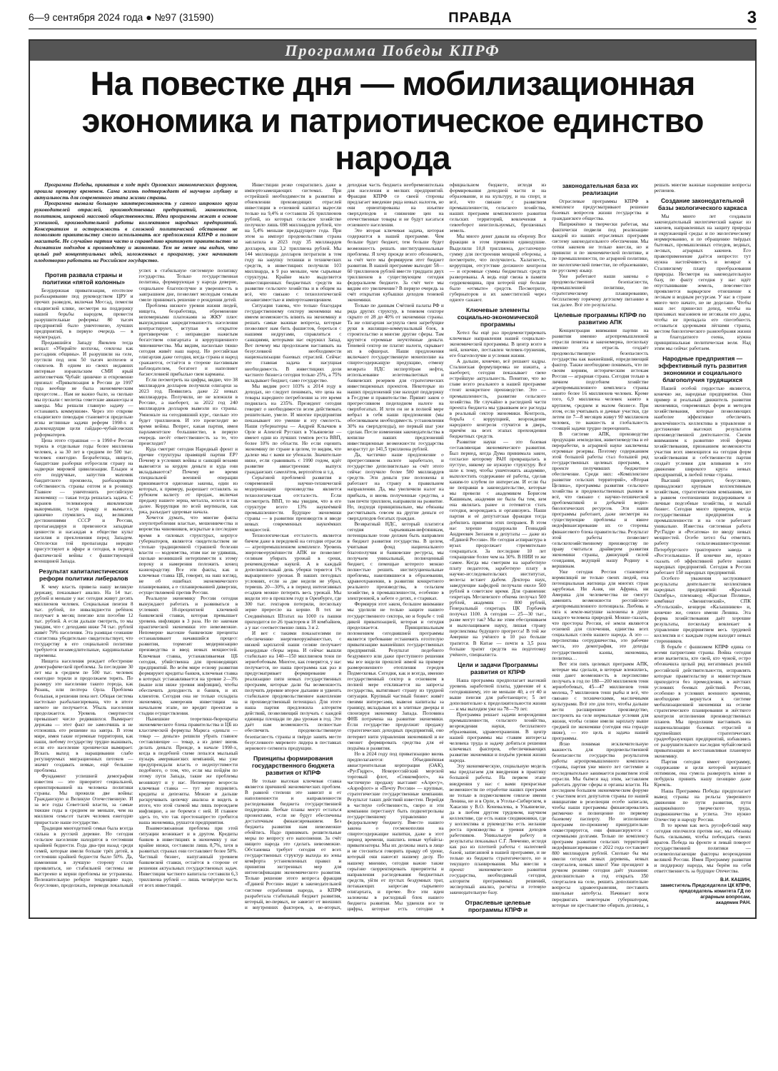6—9 сентября 2024 года ● №97 (31590) ПРАВДА 3
Программа Победы КПРФ
На повестке дня — мобилизационная экономика и патриотическое единство народа
Программа Победы, принятая в ходе трёх Орловских экономических форумов, прошла проверку временем. Сама жизнь подтверждает её научную глубину и актуальность для современного этапа жизни страны.
Программа вызвала большую заинтересованность у самого широкого круга руководителей отраслей, производственных предприятий, экономистов, политиков, широкой массовой общественности. Идеи программы лежат в основе успешной, производительной работы коллективов народных предприятий. Консерватизм и осторожность в сложной политической обстановке не позволяют правительству смело использовать все предложения КПРФ в полном масштабе. Не случайно партия часто и справедливо критикует правительство за догматизм подходов к производству и экономике. Тем не менее мы видим, что целый ряд концептуальных идей, заложенных в программу, уже начинают плодотворно работать на Российское государство.
Против развала страны и политики «пятой колонны»
Безудержная приватизация, оголтелое разбазаривание под руководством ЦРУ и прочих разведок, включая Моссад, помогли ельцинской клике, несмотря на поддержку нашей борьбы народом, провести разрушительные реформы: 80 тысяч предприятий было уничтожено, лучших предприятий, в первую очередь — в наукоградах.
Продавшийся Западу Яковлев тогда вещал: «Убирайте колхозы, совхозы как рассадник общины». И разрушили на селе, пустили под нож 50 тысяч колхозов и совхозов. В одном из своих недавних интервью израильским СМИ ярый антисоветчик Чубайс цинично и откровенно признал: «Приватизация в России до 1997 года вообще не была экономическим процессом… Нам не важно было, за сколько мы пускали с молотка советские авианосцы и заводы. Мы решали главную задачу — останавить коммунизм». Через это открове ельцинского поводыря становятся предельно ясны истинные задачи реформ 1990-х и далекоидущие цели гайдаро-чубайсовских реформаторов.
Цена этого страшная — в 1990-е Россия теряла в отдельные годы более миллиона человек, а за 30 лет в среднем по 500 тыс. человек ежегодно. Безработица, нищета, бандитские разборки отбросили страну на задворки мировой цивилизации. Ельцин и его подручные, запустив маховик бандитского произвола, разбазаривали собственность страны оптом и в розницу. Главное — уничтожить российскую экономику — такая тогда решалась задача. С экранов телевизоров яковлевские выкормыши, тасуя правду и вымысел, цинично глумились над великими достижениями СССР и России, пропагандируя и превознося западные ценности и насаждая в обществе культ насилия и преклонения перед Западом. Отголоски той пропаганды нередко присутствуют в эфире и сегодня, в период фактической войны с фашиствующей военщиной Запада.
Результат капиталистических реформ политики либералов
К чему власть привела нашу великую державу, показывает анализ. На 14 тыс. рублей и меньше у нас сегодня живут десять миллионов человек. Социальная пенсия 8 тыс. рублей, по инвалидности ребёнок получает в месяц пенсию или пособие 12 тыс. рублей. А если дальше смотреть, то мы увидим, что с доходами ниже 74 тыс. рублей живёт 79% населения. Эта разящая сознание статистика убедительно свидетельствует, что государству в его социальной политике требуются незамедлительные, кардинальные перемены.
Нищета населения рождает обострение демографической проблемы. За последние 30 лет мы в среднем по 500 тыс. человек ежегодно теряли и продолжаем терять. По размеру это население такого города, как Рязань, или полтора Орла. Проблема большая, и решения пока нет. Общая система настолько разбалансирована, что в итоге ничего не получается. Убыль населения продолжается. Уровень смертности превышает число родившихся. Вымирает держава — этот факт не замолчишь и не отложишь его решение на завтра. В этом мире, имея такие огромные территории, как наши, любому государству трудно выживать, если его население хронически вымирает. Искать выход в наращивании слабо регулируемых миграционных потоков — значит создавать новые, ещё большие проблемы.
Фундамент успешной демографии известен — это приоритет социальной, ориентированной на человека политики страны. Мы прожили две войны: Гражданскую и Великую Отечественную. И за все годы Советской власти, за самые тяжкие годы в среднем не меньше, чем на миллион семьсот тысяч человек ежегодно прирастало наше государство.
Традиция многодетной семьи была всегда сильна в русской деревне. Но сегодня сельское население находится в состоянии крайней бедности. Года два-три назад среди семей, которые имели больше трёх детей, в состоянии крайней бедности было 50%. Да, изменения в лучшую сторону стали проявляться, но стабильной системы не выстроено и корни проблемы не устранены. Положительную робкую тенденцию надо, безусловно, продолжать, переводя локальный успех в стабильную системную политику государства. Только государственная политика, формирующая у народа доверие, социальное благополучие и уверенность в завтрашнем дне, позволяет молодым семьям смело принимать решение о рождении детей.
Проблема низкого уровня жизни людей, нищета, безработица, обременение непомерными платежами за ЖКУ плюс вынужденная закредитованность населения контрастируют, вступая в открытое противоречие с неправедно нажитым богатством олигархата и коррупционного чиновничества. Мы видим, насколько тяжко сегодня живёт наш народ. Но российская олигархия даже сегодня, когда страна и народ сражаются, остаётся в стороне пассивным наблюдателем, богатеет и наполняет баснословной прибылью свои карманы.
Если посмотреть на цифры, видно, что 38 миллиардов долларов получили олигархи за 2023 год. Появились даже 22 новых миллиардера. Получили, но не вложили в Россию, а наоборот, за 2022 год 240 миллиардов долларов вывезли из страны. Умножьте на сегодняшний курс, сколько это будет триллионов. И это происходит во время войны. Вопрос, какая партия, имея парламентское большинство, в первую очередь несёт ответственность за то, что происходит?
Куда смотрят сегодня Народный фронт и прочие структуры правящей партии ЕР? Почему в условиях войны и санкций возами вывозятся за кордон деньги и куда они вкладываются? Почему во время специальной военной операции принимаются одиозные законы, один из которых, к примеру, разрешает оставлять за рубежом валюту от продаж, включая продажу нашего зерна, металла, золота и так далее. Коррупция по всей вертикали, как ржа, разъедает здоровые начала.
Хочется думать, что многие факты злоупотребления властью, мошенничества и воровства чиновников, вскрытые в последнее время в силовых структурах, корпусе губернаторов, являются свидетельством не столько традиционной страшной болезни власти — мздоимства, этим нас не удивишь, сколько возникшей нетерпимости к этому пороку и намерения положить конец казнокрадству. Все эти факты, как и ключевая ставка ЦБ, говорят, на наш взгляд, не об ошибках экономического планирования, а о спланированной диверсии, осуществляемой против России.
Реальную экономику России сегодня вынуждают работать и развиваться в условиях 18-процентной ключевой банковской ставки, которая превышает уровень инфляции в 3 раза. Но по законам практической экономики это невозможно. Непомерно высокие банковские проценты останавливают начавшийся процесс развития, тормозят модернизацию производства и ввод новых мощностей. Ключевая ставка, устанавливаемая ЦБ сегодня, убийственна для производящих предприятий. Во всём мире основу развития формируют кредиты банков, ключевая ставка в которых устанавливается на уровне 2—3% (выше или ниже уровня инфляции), чтобы обеспечить доходность и банков, и их клиентов. Сегодня она не только охладила экономику, заморозив инвестиции на начальном этапе, но вредит проектам в стадии осуществления.
Нынешние теоретики-бюрократы экономического блока правительства и ЦБ из классической формулы Маркса «деньги — товар — деньги» решили убрать главное составляющее — товар, а из денег вновь делать деньги. Прежде, в начале 1990-х, когда в подобной схеме лопался мыльный пузырь американских компаний, мы уже предупреждали власть о недопустимости подобного, о том, что, если мы пойдём по этому пути Запада, такие же проблемы возникнут и у нас. Непомерно возросла ключевая ставка — тут же поднялись кредиты и депозиты. Можно и дальше раскручивать цепочку анализа и видеть в итоге, что этой схемой мы лишь порождаем инфляцию, а не боремся с ней. И главное здесь то, что так простонапросто гробится наша экономика, рушатся предприятия.
Взаимосвязанная проблема при этой ситуации возникает и в другом. Кредиты банков в инвестициях в экономику у нас крайне низки, составили лишь 8,7%, хотя в развитых странах они составляют более 50%. Частный бизнес, напуганный уровнем банковской ставки, остаётся в стороне от решения актуальных государственных задач. Инвестиции частного капитала составили 6,3 триллиона рублей — лишь четвёртую часть от всех инвестиций.
Инвестиции резко сократились даже в импортозамещающих системах. При острейшей необходимости в развитии и обновлении производящих отраслей инвестиции в основной капитал выросли только на 9,4% и составили 26 триллионов рублей, из которых сельское хозяйство получило лишь 698 миллиардов рублей, что на 5,4% меньше предыдущего года. При этом за импорт продовольствия страна заплатила в 2023 году 35 миллиардов долларов, или 3,2 триллиона рублей. Мы 144 миллиарда долларов потратили в том году на закупку техники и технических средств, в инвестициях получили 103 миллиарда, в 9 раз меньше, чем сырьевые структуры. Крайне мало выделяется инвестиционных бюджетных средств на развитие сельского хозяйства и в общем на всё, что связано с технологической независимостью и импортозамещением.
Ситуация такова, что только благодаря государственному сектору экономики мы имеем возможность влиять на экономику и решать самые важные вопросы, которые позволяют нам бить фашистов, бороться с нашими недругами, справляться с санкциями, которыми нас окружил Запад. Вот почему мы продолжаем настаивать на безусловной необходимости национализации базовых отраслей. Сейчас это главная задача и насущная необходимость. В инвестициях доля частного бизнеса сегодня только 25%, а 75% вкладывает бюджет, само государство.
Мы видим рост 103% к 2014 году в доходах, но следует понимать, что цена на товары народного потребления за это время поднялась на 235%. Президент сегодня говорит о необходимости всем действовать решительно, умело. И многие предприятия показывают это умение и эту смелость. Наши губернаторы — Андрей Клычков в Орле и Алексей Русских в Ульяновске — имеют одни из лучших темпов роста ВВП, более 10% по области. Но если оценить экономику по стране в целом, то видим, что далеко мы с вами не убежали. Значительно ниже, если сравнивать с 1990 годом, идёт развитие авиастроения: выпуск гражданских самолётов, вертолётов и т.д.
Серьёзной проблемой развития и современной научно-технической модернизации производства является технологическая отсталость. Если посмотреть ВВП, то мы увидим, что в его структуре всего 13% наукоёмкой промышленности. Будущее экономики страны — в развитии производств и вводе новых современных наукоёмких мощностей.
Технологическая отсталость является бичом даже в передовой на сегодня отрасли — агропромышленном комплексе. Уровень энерговооружённости АПК не позволяет селянам убирать урожай в сроки, рекомендуемые наукой. А в каждый дополнительный день уборки теряется 1% выращенного урожая. В наших погодных условиях, если за две недели не убрал, теряешь 20—30%, а в период интенсивных осадков можно потерять весь урожай. Мы видели это в прошлом году в Оренбурге, где 300 тыс. гектаров потеряли, поскольку зерно проросло на корню. В тех же Соединённых Штатах на 1000 га пашни приходится по 26 тракторов и 18 комбайнов, а у нас соответственно лишь 3 и 2.
И вот с такими показателями по обеспечению энерговооружённостью, с низкой зарплатой наши селяне получают рекордные сборы зерна. И сейчас вышли стабильно на 140—150 миллионов тонн по зернобобовым. Многое, как говорится, у нас получается, но наша программа как раз и предусматривает формирование и реализацию пяти новых государственных программ, которые дали бы возможность получить деревне второе дыхание и удвоить стабильное продовольственное накопление и производственный потенциал. Для этого наша партия предложила алгоритм действий, позволяющий получать с каждой единицы площади по два урожая в год. Это даёт нам возможность полностью обеспечить продовольственную безопасность страны и твёрдо занять место безусловного мирового лидера в поставках зернового сегмента продукции.
Принципы формирования государственного бюджета развития от КПРФ
Не только высокая ключевая ставка является причиной экономических проблем. В равной степени это зависит и от наполненности и направленности расходования бюджета государственной поддержки. Любые планы могут остаться прожектами, если не будут обеспечены достаточным финансированием. Без бюджета развития нам невозможно обойтись. Надо принимать решительные меры по вопросу его наполнения. За счёт нищего народа это сделать невозможно. Обстановка требует сегодня от всех государственных структур выхода из зоны комфорта установленных правил и принятия экстренных мер для интенсификации экономического развития. Только решение этого вопроса фракция «Единой России» видит в законодательной системе ограбления народа, а КПРФ разработала стабильный бюджет развития, который, во-первых, не зависит от внешних и внутренних факторов, а, во-вторых, доходная часть бюджета необременительна для населения и мелких предприятий. Фракция КПРФ со своей стороны предлагает введение ряда новых налогов, но они ориентированы на изъятие сверхдоходов и снижение цен на отечественные товары и не будут касаться основного населения.
Это вторая ключевая задача, которая содержится в нашей программе. Чем больше будет бюджет, тем больше будет возможность решать институциональные проблемы. Я хочу прежде всего обозначить, за счёт чего мы формируем этот бюджет развития. В нашей программе выходит 58—60 триллионов рублей вместо тридцати двух триллионов в существующем сегодня федеральном бюджете. За счёт чего мы видим его увеличение? В первую очередь за счёт открытия кубышки доходов теневой экономики.
Только по данным Счётной палаты РФ и ряда других структур, в теневом секторе скрыто от 28 до 40% от экономики страны. Та же олигархия засунула свои загребущие руки в жилищно-коммунальный блок, в строительство и многие другие сферы. Там крутятся огромные неучтённые деньги. Теневой сектор не платит налоги, скрывает их в офшорах. Наши предложения включают государственную монополию на спиртосодержащую продукцию, отмену возврата НДС экспортёрам нефти, использование золотовалютных и банковских резервов для стратегических инвестиционных проектов. Некоторые из наших предложений уже находят поддержку в Госдуме и правительстве. Принят закон о прогрессивном подоходном налоге на сверхбогатых. И хотя он не в полной мере вобрал в себя наши предложения (мы обосновываем необходимость установления 30% на сверхдоходы), но первый шаг уже сделан. После изменения законодательства в копилке наших предложений инвестиционные возможности государства возрастут до 141,5 триллиона рублей.
Да, частично наше предложение о прогрессивном налоге заработало, и государство дополнительно за счёт этого сейчас получило более 500 миллиардов средств. Эти деньги уже положены и работают на страну в правильном направлении. Да, мы увеличили налог на прибыль, и вновь полученные средства, а там почти триллион, направили на развитие. Но, подходя принципиально, мы обязаны рассчитывать совсем на другие деньги от сверхдоходов богатых граждан.
Возвратный НДС, который платится сегодня сырьевикам-нефтяникам, потенциально тоже должен быть направлен в бюджет развития государства. В целом, учитывая фонд национального благополучия и банковские ресурсы, мы получаем уникальный, полноценный бюджет, с помощью которого можно полностью решить институциональные проблемы, накопившиеся в образовании, здравоохранении, в развитии конкретного реального производства, в сельском хозяйстве, в промышленности, особенно в электронной, в заботе о детях, о стариках.
Формируя этот закон, большое внимание мы уделили не только защите нашего государственного сектора, но и борьбе с той дикой приватизацией, которая и сегодня продолжается. Принципиальным положением сегодняшней программы является требование остановить оголтелую приватизацию важнейших государственных предприятий. Результат подобного бездумного или даже преступного решения мы все видели прошлой зимой на примере размороженного отопления городов Подмосковья. Сегодня, как и всегда, именно государственный сектор в основном в полной мере откликается на запросы государства, вытягивает страну из трудной ситуации. Крупный частный бизнес живёт своими интересами, вывозя капиталы за границу, вкладывая их в элитные дворцы и спонсируя экономику Запада. Половина ФНБ потрачена на развитие экономики. Если государство продолжит продажу стратегических доходных предприятий, оно потеряет нити управления экономикой и не сможет формировать средства для её подъёма и развития.
Но в 2024 году под приватизацию вновь предполагаются: Объединённая авиастроительная корпорация (ОАК), «РусГидро», Новороссийский морской торговый флот, «Совкомфлот», на частичную продажу выставят «Алросу», «Аэрофлот» и «Почту России» — крупные, стратегические государственные компании. Результат таких действий известен. Перейдя в частную собственность, скоро и эти компании перестанут быть подконтрольны государственному управлению и федеральному бюджету. Вместо нашего закона о госмонополии на спиртосодержащие напитки, даже в этот период времени, нашлись новые чубайсы-приватизаторы. Мы их должны знать в лицо и не стесняться говорить правду об уроне, который они наносят нашему делу. По нашему мнению, сегодня важно также серьёзно скорректировать приоритеты и направления расходования бюджетных средств, уйти от пустых бездумных трат, потакающих запросам сырьевого олигархата, и прочее. Все эти идеи заложены в расходный блок нашего бюджета развития. Мы удвоили все те цифры, которые есть сегодня в официальном бюджете, исходя из формирования доходной части и на образование, и на культуру, и на спорт, и всё, что связано с развитием промышленности, сельского хозяйства, наших программ комплексного развития сельских территорий, вовлечения в севооборот неиспользуемых, брошенных земель.
Мы много денег давали на оборону. Все фракции в этом проявили единодушие. Выделили 10,8 триллиона, достаточную сумму для построения мощной обороны, а посмотрите, что получилось. Халатность, коррупция, отсутствие должного контроля — и огромные суммы бюджетных средств разворованы. А ведь ещё свежа в памяти сердюковщина, при которой ещё больше было «отмыто» средств. Посмотрите, губернаторов и их заместителей через одного сажают.
Ключевые элементы социально-экономической программы
Хотел бы ещё раз продемонстрировать ключевые направления нашей социально-экономической программы. В центр всего в ней, конечно, поставлен человек-труженик, его благополучие и условия жизни.
А дальше, конечно, всё решают кадры. Сталинская формулировка не изжита, а наоборот, сегодня показывает свою острейшую актуальность. Понятно, что во главе всего реального в нашей программе стоит конкретное производство. Это — промышленность, развитие сельского хозяйства. Не случайно в расходной части проекта бюджета мы удваиваем все расходы в реальный сектор экономики. Контроль, борьба с коррупцией, возрождение народного контроля стучится в дверь, причём на всех этапах прохождения бюджетных средств.
Развитие науки — это базовая составляющая экономического развития. Был период, когда Дума принимала закон, согласно которому РАН превращалась в пустую, никому не нужную структуру. Всё шло к тому, чтобы уничтожить академию, выхолостить содержание её работы, сделав каким-то клубом по интересам. И если бы не поправки в законодательство, которые мы провели с академиком Борисом Кашиным, академия не была бы тем, кем она являлась ранее и готовится стать сегодня, возрождаясь и организуясь. Наши партия и её депутатская фракция тогда добились принятия этих поправок. В этом нас хорошо поддержали Геннадий Андреевич Зюганов и депутаты — даже из «Единой России». Но сегодня аспирантура в вузах продолжает стремительно сокращаться. За последние 10 лет сокращение более чем на 30%. В НИИ то же самое. Когда мы смотрим на заработную плату педагогов, заработную плату в научно-исследовательских институтах, волосы встают дыбом. Доктора наук, заведующие кафедрой получали около 500 рублей в советское время. Для сравнения: секретарь Московского обкома получал 500 рублей, академик — 800 рублей, Генеральный секретарь ЦК Горбачёв получал 1100. А сегодня — 25—30 тыс., разве могут так? Мы же этим обесцениваем и выхолащиваем науку, лишая страну перспективы будущего прогресса! В той же Америке на учёного в 10 раз больше тратится. В Китае — почти в 3,5 раза больше тратят средств на подготовку учёного, специалиста.
Цели и задачи Программы развития от КПРФ
Наша программа предполагает высокий уровень заработной платы, удвоение её к сегодняшнему, это не меньше 40, а от 40 и выше пенсия для работающего; 5 лет дополнительно к продолжительности жизни — и мы выходим уже на 78—79 лет.
Программа решает задачи возрождения промышленности, сельского хозяйства, возрождения науки, бесплатного образования, здравоохранения. В центр нашей программы мы ставим интересы человека труда и задачу добиться решения ключевых факторов, обеспечивающих развитие экономики и подъём уровня жизни народа.
Эту экономическую, социальную модель мы предлагаем для внедрения в практику большой работы. На первом этапе внедрения у нас с вами прекрасные возможности по отработке наших программ не только в подмосковном совхозе имени Ленина, но и в Орле, в Усолье-Сибирском, в Хакасии у В.О. Коновалова, в Ульяновске, да в любом другом трудовом, научном коллективе, где есть наши сподвижники, где у коллектива и руководства есть желание роста производства и уровня доходов работников. Уникальную работу и результаты показывал С.Г. Левченко, исходя как раз из плотной работы с налоговой базой, записанной в нашей программе, и не только из бюджета стратегического, но и текущего планирования. Мы внесли в проект экономического развития государства, необходимый сегодня, алгоритм программных решений, экспертный анализ, расчёты и готовую законодательную базу.
Отраслевые целевые программы КПРФ и законодательная база их реализации
Отраслевые программы КПРФ в комплексе предусматривают решение базовых вопросов жизни государства и гражданского общества.
Напряжённо и творчески работая, мы фактически подвели под реализацию каждой из наших отраслевых программ систему законодательного обеспечения. Мы сотни законов не только внесли, но и приняли: и по экономической политике, и по промышленности, по аграрной политике, по экологической повестке, по образованию, по русскому языку.
Уже работают наши законы о продовольственной безопасности, промышленной политике, по стратегическому планированию, бесплатному горячему детскому питанию и так далее. Всё это результаты.
Целевые программы КПРФ по развитию АПК
Концентрация внимания партии на развитии именно агропромышленной отрасли понятна и закономерна, поскольку именно эта отрасль создаёт продовольственную безопасность государства как важнейший, определяющий фактор. Также необходимо понимать, что по своим корням, историческим истокам Россия — аграрная страна. Сегодня только в личном подсобном хозяйстве агропромышленного комплекса страны занято более 16 миллионов человек. Кроме того, 6,9 миллиона человек занято в крупном, среднем и малом бизнесе. При этом, если учитывать и дачные участки, где летом по 7—8 месяцев живут 90 миллионов человек, то важность и глобальность стоящей задачи трудно переоценить.
В системе АПК, производстве продукции земледелия, животноводства и её переработке, в аграрной науке заключены огромные резервы. Поэтому содержанием этой большой работы стал большой ряд государственных целевых программ, в проекте получивших бюджетное обеспечение. Среди них: «Комплексное развитие сельских территорий», «Вторая Целина», программы развития сельского хозяйства и продовольственных рынков и всё, что связано с научно-технической проблематикой и добычей водно-биологических ресурсов. Эти наши программы работают, даже несмотря на существующие проблемы и явное недофинансирование их со стороны финансового блока правительства. Результат этой работы позволяет сельскохозяйственному производству по праву считаться драйвером развития экономики страны, движущей силой созидания, ведущей нашу Родину к вершинам.
Уже сегодня Россия становится кормилицей не только своих людей, она потенциальная житница для многих стран зарубежья. Ни Азия, ни Африка, ни Америка для человечества не смогут заменить возможности российского агропромышленного потенциала. Любовь и тяга к земле-матушке заложены в душе каждого человека природой. Можно сказать, что просторы России, её земля являются основой для сплочения, единства всех социальных слоёв нашего народа. А это — перспектива сотрудничества, это рабочие места, это демография, это доходы государственной казны, экономика, политика…
Вот эти пять целевых программ АПК, которые мы сделали, в которые вложились, они дают возможность в перспективе получать в год по 180—200 миллионов тонн зернобобовых, 45—47 миллионов тонн молока, 7 миллионов тонн рыбы и всё, что связано с техническими, масличными культурами. Всё это для того, чтобы дальше вести расширенное производство, построить на селе нормальные условия для жизни, чтобы селяне имели зарплату выше средней по экономике (сегодня она гораздо ниже), — это цель и задача нашей программы.
Ясно понимая исключительную важность для продовольственной безопасности государства результатов работы агропромышленного комплекса страны, партия уже много лет системно и последовательно занимается развитием этой отрасли. Мы бьёмся над этим, заставляем работать другие сферы и органы власти. На последнем большом экономическом форуме с участием всех депутатов страны по нашей инициативе в резолюции особо записали, чтобы наши программы финансировались ритмично и полноценно по первому базовому паспорту. Но исполнение программ по-прежнему принудительно секвестрируется, они финансируются с огромными долгами. Только по комплексу программ развития сельских территорий недофинансирование с 2022 года составляет 800 миллиардов рублей. Сколько бы мы имели сегодня новых деревень, новых спортзалов, новых школ! Уже президент в ручном режиме сегодня даёт указания: дополнительно в год открыть 350 спортзалов на селе, решить дополнительно вопросы здравоохранения, поставить школьные автобусы. Начинает ноги передвигать некоторым губернаторам, которые не крестьянство обирать должны, а решать многие важные назревшие вопросы регионов.
Создание законодательной базы экологического каркаса
Мы много лет создавали законодательный экологический каркас из законов, направленных на защиту природы и окружающей среды: и по экологическому нормированию, и по обращению твёрдых бытовых, промышленных отходов, водных, лесных, аграрных законов. Его правоприменение даётся непросто: тут нужна настойчивость и возврат к Сталинскому плану преобразования природы. Несмотря на законодательную базу, по факту сегодня у нас идёт опустынивание земель, повсеместно проявляется варварское отношение к лесным и водным ресурсам. У нас в стране много чего начато, но не доделано. Чтобы наш лес приносил доход, чтобы на прилавках магазинов не иссякали его дары, чтобы не пропадала его способность оставаться здоровыми лёгкими страны, местом биологического разнообразия жизни и благодатного озона, нужна принципиальная политическая воля. Над этим мы сейчас работаем.
Народные предприятия — эффективный путь развития экономики и социального благополучия трудящихся
Нашей особой гордостью являются, конечно же, народные предприятия. Они пример и реальный движитель развития экономики, современных форм и методов хозяйствования, которые позволяющих наиболее эффективно обеспечить вовлечённость коллектива в управление и достижение высоких результатов производственной деятельности. Своим вниманием к развитию этой формы хозяйствования, признанием возможности участия всех имеющихся на сегодня форм хозяйствования и собственности партия создаёт условия для вливания в это движение широкого круга новых предприятий, в любой точке страны.
Высший приоритет, безусловно, принадлежит крупным коллективным хозяйствам, стратегическим компаниям, но в равном соотношении поддерживаем и личные подсобные хозяйства, и малый бизнес. Сегодня много примеров, когда государственные предприятия в промышленности и на селе работают уникально. Известна системная работа РусГидро и «Росатома» по вводу новых мощностей. Особо хотел бы отметить работу сельхозмашиностроения: Петербургского тракторного завода и «Ростсельмаша». И конечно же, нужно сказать об эффективной работе наших народных предприятий. Сегодня в России работают 150 народных предприятий.
Особого уважения заслуживают результаты деятельности коллективов народных предприятий: «Красный Октябрь», племзавод «Красная Поляна», комбинат «Звениговский», СПК «Усольский», концерн «Калашников» и, конечно же, совхоз имени Ленина. Эта форма хозяйствования даёт хорошие результаты, поскольку вовлекает в управление предприятием весь трудовой коллектив и с каждым годом находит новых сторонников.
В борьбе с фашизмом КПРФ едина со всеми патриотами страны. Война сегодня ясно высветила, кто свой, кто чужой, остро обозначила целый ряд негативных реалий российской действительности, исправлять которые правительству и министерствам приходится без промедления, в жёстких условиях боевых действий. России, особенно в условиях военного времени, необходимо вернуться к системе мобилизационной экономики на основе стратегического планирования и жёсткого контроля исполнения производственных планов. Мы продолжим настаивать на национализации базовых отраслей и крупнейших стратегических градообразующих предприятий, избавляясь от разрушительного наследия чубайсовской приватизации и восстанавливая плановую экономику.
Партия сегодня имеет программу, содержание и цели которой внушают оптимизм, она сумела развернуть влево и побудила принять нашу позицию даже Кремль.
Наша Программа Победы предполагает вывод страны на рельсы уверенного движения по пути развития, пути напряжённого творческого труда, подвижничества и успеха. Это нужно Отечеству и народу России.
В то время как весь русофобский мир сегодня ополчился против нас, мы обязаны быть сильными, чтобы побеждать своих врагов. Победа на фронте и левый поворот государственной политики — основополагающие факторы возрождения великой России. Имея Программу развития и поддержку народа, мы берём на себя ответственность за будущее Отечества.
В.И. КАШИН,
заместитель Председателя ЦК КПРФ,
председатель комитета ГД по аграрным вопросам,
академик РАН.